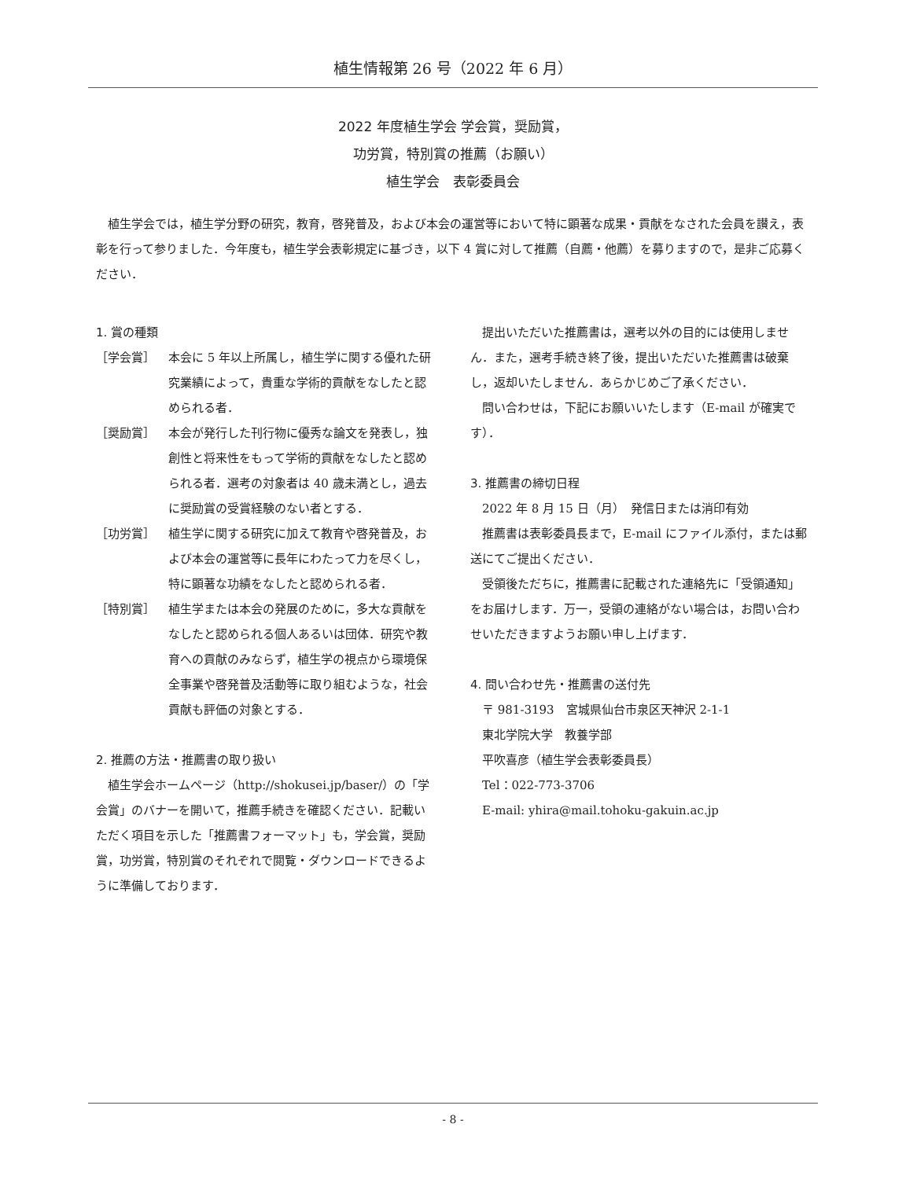植生情報第 26 号（2022 年 6 月）
2022 年度植生学会 学会賞，奨励賞，
功労賞，特別賞の推薦（お願い）
植生学会　表彰委員会
植生学会では，植生学分野の研究，教育，啓発普及，および本会の運営等において特に顕著な成果・貢献をなされた会員を讃え，表彰を行って参りました．今年度も，植生学会表彰規定に基づき，以下 4 賞に対して推薦（自薦・他薦）を募りますので，是非ご応募ください．
1. 賞の種類
［学会賞］ 本会に 5 年以上所属し，植生学に関する優れた研究業績によって，貴重な学術的貢献をなしたと認められる者．
［奨励賞］ 本会が発行した刊行物に優秀な論文を発表し，独創性と将来性をもって学術的貢献をなしたと認められる者．選考の対象者は 40 歳未満とし，過去に奨励賞の受賞経験のない者とする．
［功労賞］ 植生学に関する研究に加えて教育や啓発普及，および本会の運営等に長年にわたって力を尽くし，特に顕著な功績をなしたと認められる者．
［特別賞］ 植生学または本会の発展のために，多大な貢献をなしたと認められる個人あるいは団体．研究や教育への貢献のみならず，植生学の視点から環境保全事業や啓発普及活動等に取り組むような，社会貢献も評価の対象とする．
2. 推薦の方法・推薦書の取り扱い
植生学会ホームページ（http://shokusei.jp/baser/）の「学会賞」のバナーを開いて，推薦手続きを確認ください．記載いただく項目を示した「推薦書フォーマット」も，学会賞，奨励賞，功労賞，特別賞のそれぞれで閲覧・ダウンロードできるように準備しております．
提出いただいた推薦書は，選考以外の目的には使用しません．また，選考手続き終了後，提出いただいた推薦書は破棄し，返却いたしません．あらかじめご了承ください．
問い合わせは，下記にお願いいたします（E-mail が確実です）．
3. 推薦書の締切日程
2022 年 8 月 15 日（月）　発信日または消印有効
推薦書は表彰委員長まで，E-mail にファイル添付，または郵送にてご提出ください．
受領後ただちに，推薦書に記載された連絡先に「受領通知」をお届けします．万一，受領の連絡がない場合は，お問い合わせいただきますようお願い申し上げます．
4. 問い合わせ先・推薦書の送付先
〒 981-3193　宮城県仙台市泉区天神沢 2-1-1
東北学院大学　教養学部
平吹喜彦（植生学会表彰委員長）
Tel：022-773-3706
E-mail: yhira@mail.tohoku-gakuin.ac.jp
- 8 -